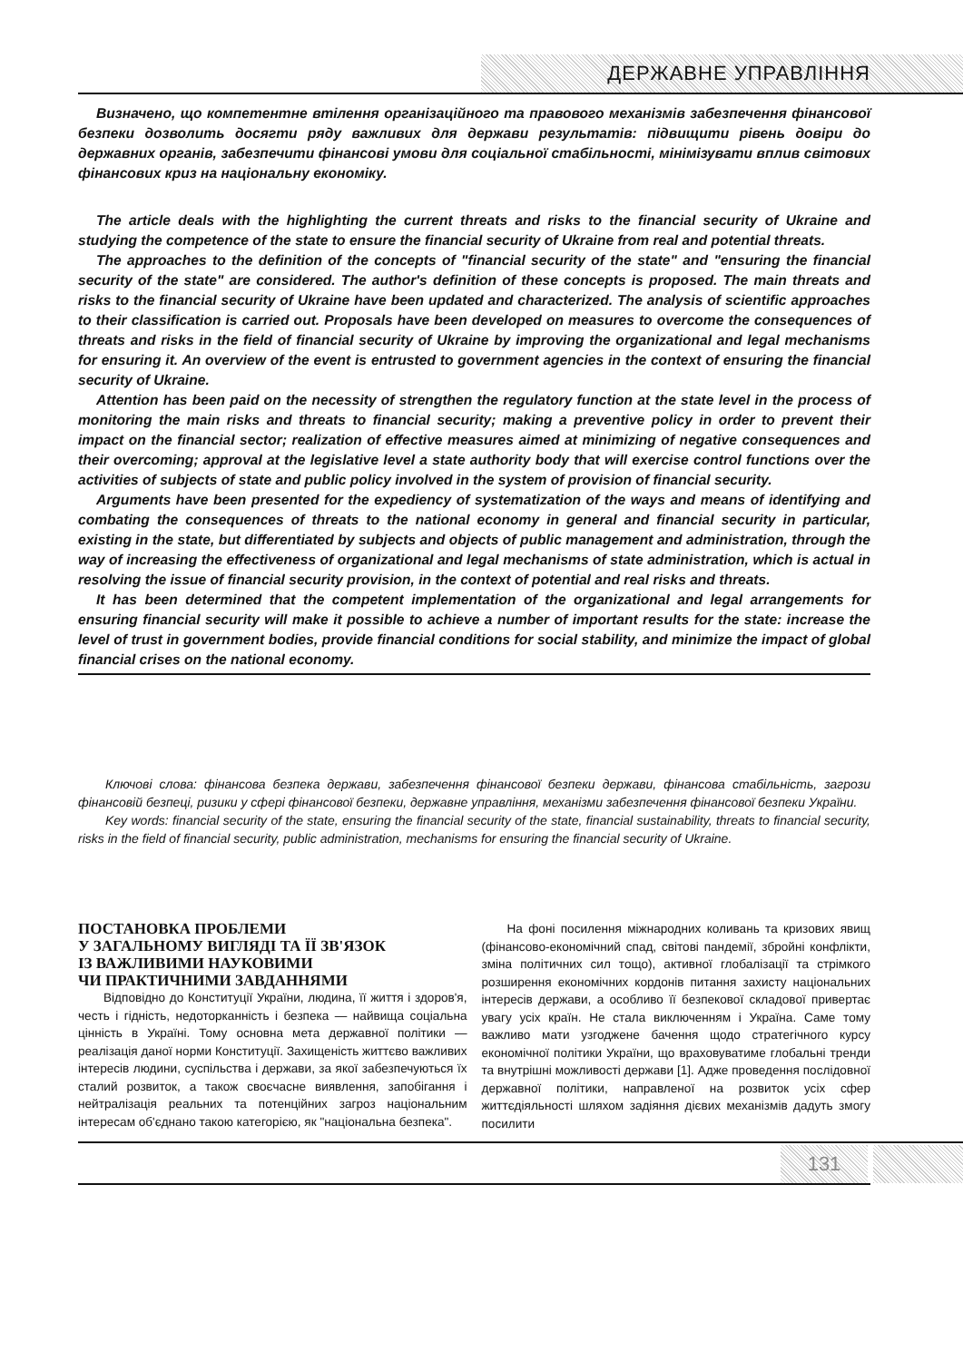ДЕРЖАВНЕ УПРАВЛІННЯ
Визначено, що компетентне втілення організаційного та правового механізмів забезпечення фінансової безпеки дозволить досягти ряду важливих для держави результатів: підвищити рівень довіри до державних органів, забезпечити фінансові умови для соціальної стабільності, мінімізувати вплив світових фінансових криз на національну економіку.
The article deals with the highlighting the current threats and risks to the financial security of Ukraine and studying the competence of the state to ensure the financial security of Ukraine from real and potential threats.
The approaches to the definition of the concepts of "financial security of the state" and "ensuring the financial security of the state" are considered. The author's definition of these concepts is proposed. The main threats and risks to the financial security of Ukraine have been updated and characterized. The analysis of scientific approaches to their classification is carried out. Proposals have been developed on measures to overcome the consequences of threats and risks in the field of financial security of Ukraine by improving the organizational and legal mechanisms for ensuring it. An overview of the event is entrusted to government agencies in the context of ensuring the financial security of Ukraine.
Attention has been paid on the necessity of strengthen the regulatory function at the state level in the process of monitoring the main risks and threats to financial security; making a preventive policy in order to prevent their impact on the financial sector; realization of effective measures aimed at minimizing of negative consequences and their overcoming; approval at the legislative level a state authority body that will exercise control functions over the activities of subjects of state and public policy involved in the system of provision of financial security.
Arguments have been presented for the expediency of systematization of the ways and means of identifying and combating the consequences of threats to the national economy in general and financial security in particular, existing in the state, but differentiated by subjects and objects of public management and administration, through the way of increasing the effectiveness of organizational and legal mechanisms of state administration, which is actual in resolving the issue of financial security provision, in the context of potential and real risks and threats.
It has been determined that the competent implementation of the organizational and legal arrangements for ensuring financial security will make it possible to achieve a number of important results for the state: increase the level of trust in government bodies, provide financial conditions for social stability, and minimize the impact of global financial crises on the national economy.
Ключові слова: фінансова безпека держави, забезпечення фінансової безпеки держави, фінансова стабільність, загрози фінансовій безпеці, ризики у сфері фінансової безпеки, державне управління, механізми забезпечення фінансової безпеки України.
Key words: financial security of the state, ensuring the financial security of the state, financial sustainability, threats to financial security, risks in the field of financial security, public administration, mechanisms for ensuring the financial security of Ukraine.
ПОСТАНОВКА ПРОБЛЕМИ
У ЗАГАЛЬНОМУ ВИГЛЯДІ ТА ЇЇ ЗВ'ЯЗОК
ІЗ ВАЖЛИВИМИ НАУКОВИМИ
ЧИ ПРАКТИЧНИМИ ЗАВДАННЯМИ
Відповідно до Конституції України, людина, її життя і здоров'я, честь і гідність, недоторканність і безпека — найвища соціальна цінність в Україні. Тому основна мета державної політики — реалізація даної норми Конституції. Захищеність життєво важливих інтересів людини, суспільства і держави, за якої забезпечуються їх сталий розвиток, а також своєчасне виявлення, запобігання і нейтралізація реальних та потенційних загроз національним інтересам об'єднано такою категорією, як "національна безпека".
На фоні посилення міжнародних коливань та кризових явищ (фінансово-економічний спад, світові пандемії, збройні конфлікти, зміна політичних сил тощо), активної глобалізації та стрімкого розширення економічних кордонів питання захисту національних інтересів держави, а особливо її безпекової складової привертає увагу усіх країн. Не стала виключенням і Україна. Саме тому важливо мати узгоджене бачення щодо стратегічного курсу економічної політики України, що враховуватиме глобальні тренди та внутрішні можливості держави [1]. Адже проведення послідовної державної політики, направленої на розвиток усіх сфер життєдіяльності шляхом задіяння дієвих механізмів дадуть змогу посилити
131